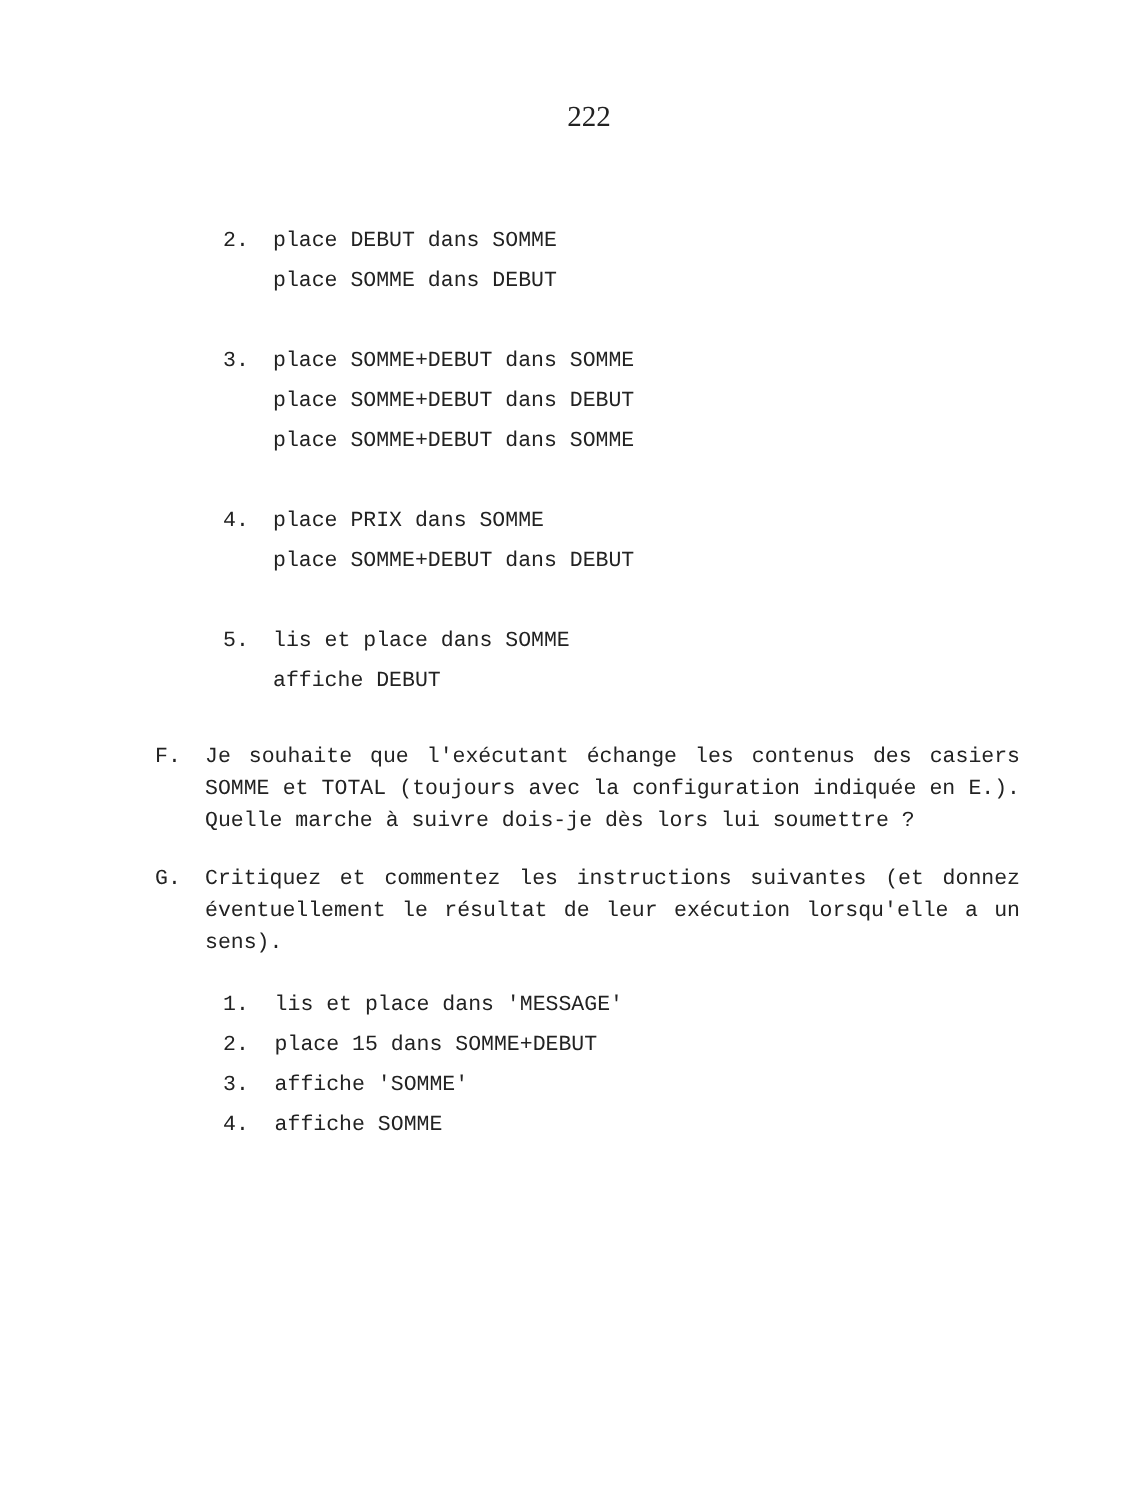222
2. place DEBUT dans SOMME
place SOMME dans DEBUT
3. place SOMME+DEBUT dans SOMME
place SOMME+DEBUT dans DEBUT
place SOMME+DEBUT dans SOMME
4. place PRIX dans SOMME
place SOMME+DEBUT dans DEBUT
5. lis et place dans SOMME
affiche DEBUT
F. Je souhaite que l'exécutant échange les contenus des casiers SOMME et TOTAL (toujours avec la configuration indiquée en E.). Quelle marche à suivre dois-je dès lors lui soumettre ?
G. Critiquez et commentez les instructions suivantes (et donnez éventuellement le résultat de leur exécution lorsqu'elle a un sens).
1. lis et place dans 'MESSAGE'
2. place 15 dans SOMME+DEBUT
3. affiche 'SOMME'
4. affiche SOMME